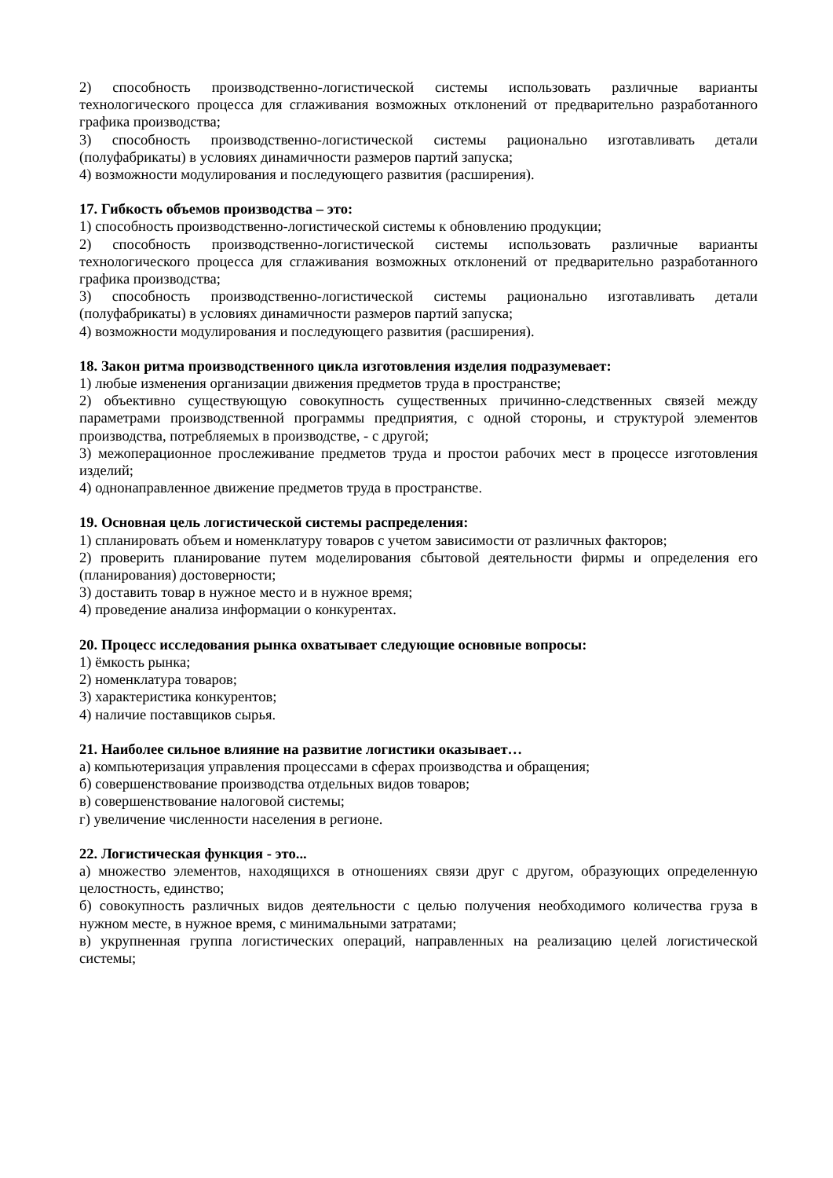2) способность производственно-логистической системы использовать различные варианты технологического процесса для сглаживания возможных отклонений от предварительно разработанного графика производства;
3) способность производственно-логистической системы рационально изготавливать детали (полуфабрикаты) в условиях динамичности размеров партий запуска;
4) возможности модулирования и последующего развития (расширения).
17. Гибкость объемов производства – это:
1) способность производственно-логистической системы к обновлению продукции;
2) способность производственно-логистической системы использовать различные варианты технологического процесса для сглаживания возможных отклонений от предварительно разработанного графика производства;
3) способность производственно-логистической системы рационально изготавливать детали (полуфабрикаты) в условиях динамичности размеров партий запуска;
4) возможности модулирования и последующего развития (расширения).
18. Закон ритма производственного цикла изготовления изделия подразумевает:
1) любые изменения организации движения предметов труда в пространстве;
2) объективно существующую совокупность существенных причинно-следственных связей между параметрами производственной программы предприятия, с одной стороны, и структурой элементов производства, потребляемых в производстве, - с другой;
3) межоперационное прослеживание предметов труда и простои рабочих мест в процессе изготовления изделий;
4) однонаправленное движение предметов труда в пространстве.
19. Основная цель логистической системы распределения:
1) спланировать объем и номенклатуру товаров с учетом зависимости от различных факторов;
2) проверить планирование путем моделирования сбытовой деятельности фирмы и определения его (планирования) достоверности;
3) доставить товар в нужное место и в нужное время;
4) проведение анализа информации о конкурентах.
20. Процесс исследования рынка охватывает следующие основные вопросы:
1) ёмкость рынка;
2) номенклатура товаров;
3) характеристика конкурентов;
4) наличие поставщиков сырья.
21. Наиболее сильное влияние на развитие логистики оказывает…
а) компьютеризация управления процессами в сферах производства и обращения;
б) совершенствование производства отдельных видов товаров;
в) совершенствование налоговой системы;
г) увеличение численности населения в регионе.
22. Логистическая функция - это...
а) множество элементов, находящихся в отношениях связи друг с другом, образующих определенную целостность, единство;
б) совокупность различных видов деятельности с целью получения необходимого количества груза в нужном месте, в нужное время, с минимальными затратами;
в) укрупненная группа логистических операций, направленных на реализацию целей логистической системы;